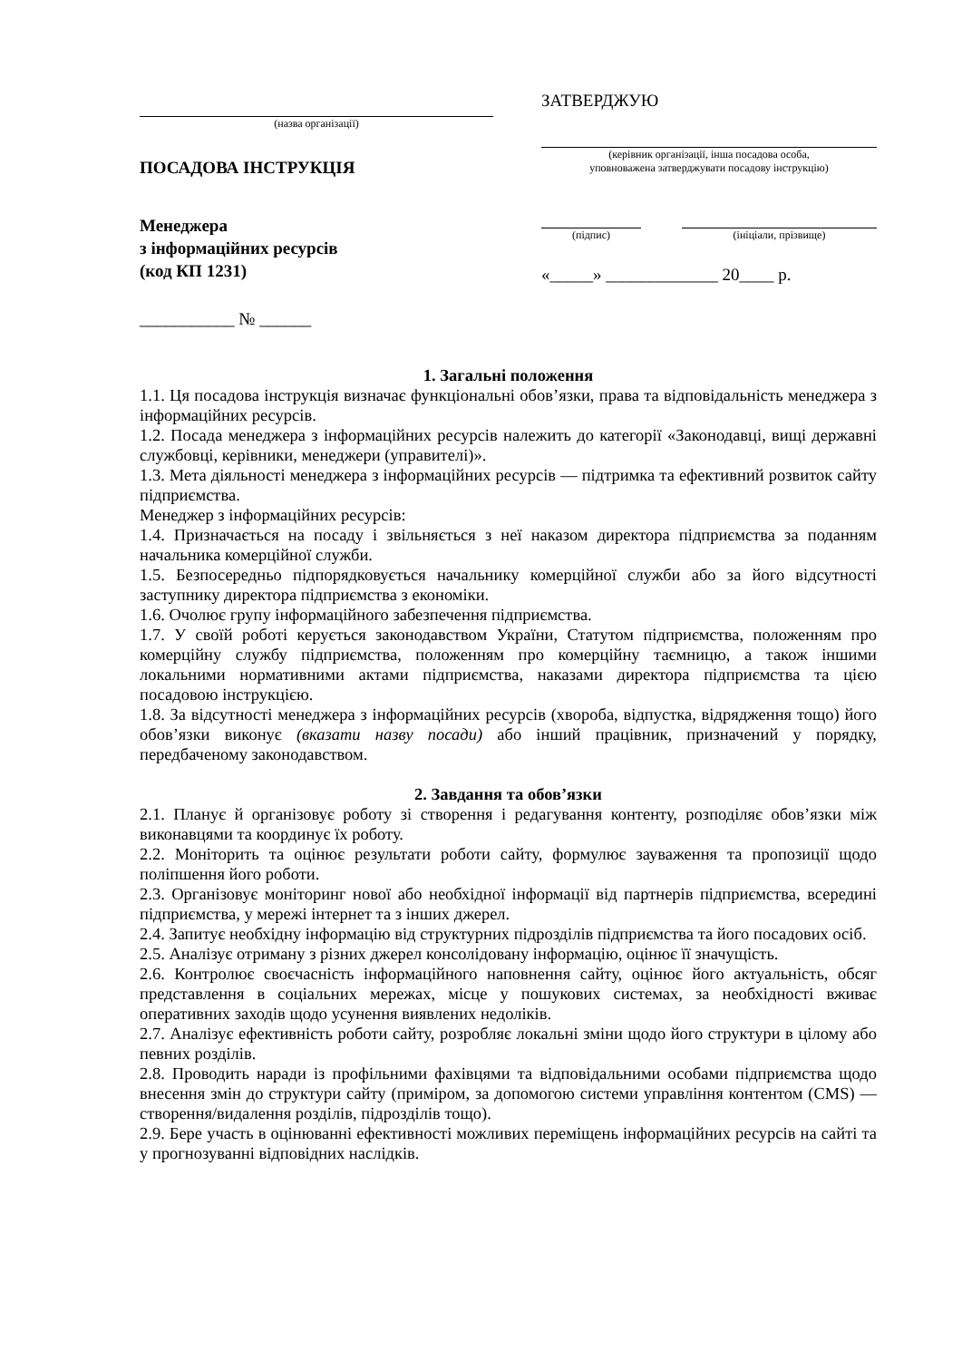(назва організації)
ПОСАДОВА ІНСТРУКЦІЯ
Менеджера
з інформаційних ресурсів
(код КП 1231)
___________ № ______
ЗАТВЕРДЖУЮ
(керівник організації, інша посадова особа,
уповноважена затверджувати посадову інструкцію)
(підпис) (ініціали, прізвище)
«_____» _____________ 20____ р.
1. Загальні положення
1.1. Ця посадова інструкція визначає функціональні обов’язки, права та відповідальність менеджера з інформаційних ресурсів.
1.2. Посада менеджера з інформаційних ресурсів належить до категорії «Законодавці, вищі державні службовці, керівники, менеджери (управителі)».
1.3. Мета діяльності менеджера з інформаційних ресурсів — підтримка та ефективний розвиток сайту підприємства.
Менеджер з інформаційних ресурсів:
1.4. Призначається на посаду і звільняється з неї наказом директора підприємства за поданням начальника комерційної служби.
1.5. Безпосередньо підпорядковується начальнику комерційної служби або за його відсутності заступнику директора підприємства з економіки.
1.6. Очолює групу інформаційного забезпечення підприємства.
1.7. У своїй роботі керується законодавством України, Статутом підприємства, положенням про комерційну службу підприємства, положенням про комерційну таємницю, а також іншими локальними нормативними актами підприємства, наказами директора підприємства та цією посадовою інструкцією.
1.8. За відсутності менеджера з інформаційних ресурсів (хвороба, відпустка, відрядження тощо) його обов’язки виконує (вказати назву посади) або інший працівник, призначений у порядку, передбаченому законодавством.
2. Завдання та обов’язки
2.1. Планує й організовує роботу зі створення і редагування контенту, розподіляє обов’язки між виконавцями та координує їх роботу.
2.2. Моніторить та оцінює результати роботи сайту, формулює зауваження та пропозиції щодо поліпшення його роботи.
2.3. Організовує моніторинг нової або необхідної інформації від партнерів підприємства, всередині підприємства, у мережі інтернет та з інших джерел.
2.4. Запитує необхідну інформацію від структурних підрозділів підприємства та його посадових осіб.
2.5. Аналізує отриману з різних джерел консолідовану інформацію, оцінює її значущість.
2.6. Контролює своєчасність інформаційного наповнення сайту, оцінює його актуальність, обсяг представлення в соціальних мережах, місце у пошукових системах, за необхідності вживає оперативних заходів щодо усунення виявлених недоліків.
2.7. Аналізує ефективність роботи сайту, розробляє локальні зміни щодо його структури в цілому або певних розділів.
2.8. Проводить наради із профільними фахівцями та відповідальними особами підприємства щодо внесення змін до структури сайту (приміром, за допомогою системи управління контентом (CMS) — створення/видалення розділів, підрозділів тощо).
2.9. Бере участь в оцінюванні ефективності можливих переміщень інформаційних ресурсів на сайті та у прогнозуванні відповідних наслідків.